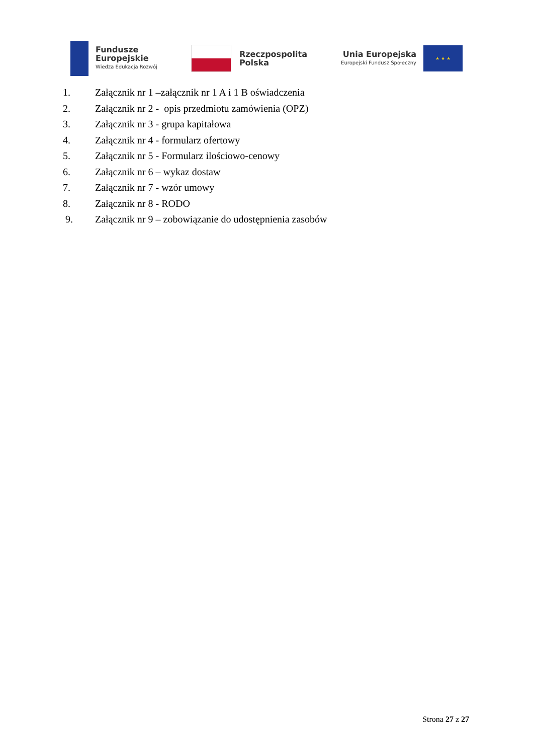Fundusze
Europejskie
Wiedza Edukacja Rozwój
Rzeczpospolita
Polska
Unia Europejska
Europejski Fundusz Społeczny
★ ★ ★
1. Załącznik nr 1 –załącznik nr 1 A i 1 B oświadczenia
2. Załącznik nr 2 - opis przedmiotu zamówienia (OPZ)
3. Załącznik nr 3 - grupa kapitałowa
4. Załącznik nr 4 - formularz ofertowy
5. Załącznik nr 5 - Formularz ilościowo-cenowy
6. Załącznik nr 6 – wykaz dostaw
7. Załącznik nr 7 - wzór umowy
8. Załącznik nr 8 - RODO
9. Załącznik nr 9 – zobowiązanie do udostępnienia zasobów
Strona 27 z 27